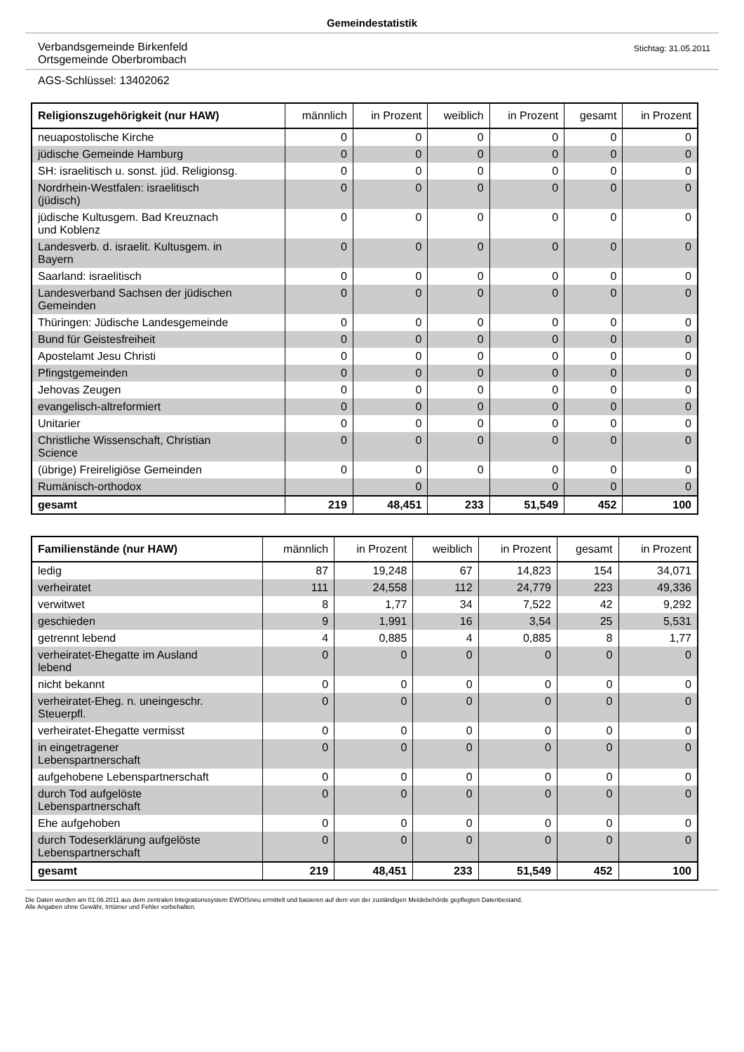Gemeindestatistik
Verbandsgemeinde Birkenfeld
Ortsgemeinde Oberbrombach
Stichtag: 31.05.2011
AGS-Schlüssel: 13402062
| Religionszugehörigkeit (nur HAW) | männlich | in Prozent | weiblich | in Prozent | gesamt | in Prozent |
| --- | --- | --- | --- | --- | --- | --- |
| neuapostolische Kirche | 0 | 0 | 0 | 0 | 0 | 0 |
| jüdische Gemeinde Hamburg | 0 | 0 | 0 | 0 | 0 | 0 |
| SH: israelitisch u. sonst. jüd. Religionsg. | 0 | 0 | 0 | 0 | 0 | 0 |
| Nordrhein-Westfalen: israelitisch (jüdisch) | 0 | 0 | 0 | 0 | 0 | 0 |
| jüdische Kultusgem. Bad Kreuznach und Koblenz | 0 | 0 | 0 | 0 | 0 | 0 |
| Landesverb. d. israelit. Kultusgem. in Bayern | 0 | 0 | 0 | 0 | 0 | 0 |
| Saarland: israelitisch | 0 | 0 | 0 | 0 | 0 | 0 |
| Landesverband Sachsen der jüdischen Gemeinden | 0 | 0 | 0 | 0 | 0 | 0 |
| Thüringen: Jüdische Landesgemeinde | 0 | 0 | 0 | 0 | 0 | 0 |
| Bund für Geistesfreiheit | 0 | 0 | 0 | 0 | 0 | 0 |
| Apostelamt Jesu Christi | 0 | 0 | 0 | 0 | 0 | 0 |
| Pfingstgemeinden | 0 | 0 | 0 | 0 | 0 | 0 |
| Jehovas Zeugen | 0 | 0 | 0 | 0 | 0 | 0 |
| evangelisch-altreformiert | 0 | 0 | 0 | 0 | 0 | 0 |
| Unitarier | 0 | 0 | 0 | 0 | 0 | 0 |
| Christliche Wissenschaft, Christian Science | 0 | 0 | 0 | 0 | 0 | 0 |
| (übrige) Freireligiöse Gemeinden | 0 | 0 | 0 | 0 | 0 | 0 |
| Rumänisch-orthodox | | 0 | | 0 | 0 | 0 |
| gesamt | 219 | 48,451 | 233 | 51,549 | 452 | 100 |
| Familienstände (nur HAW) | männlich | in Prozent | weiblich | in Prozent | gesamt | in Prozent |
| --- | --- | --- | --- | --- | --- | --- |
| ledig | 87 | 19,248 | 67 | 14,823 | 154 | 34,071 |
| verheiratet | 111 | 24,558 | 112 | 24,779 | 223 | 49,336 |
| verwitwet | 8 | 1,77 | 34 | 7,522 | 42 | 9,292 |
| geschieden | 9 | 1,991 | 16 | 3,54 | 25 | 5,531 |
| getrennt lebend | 4 | 0,885 | 4 | 0,885 | 8 | 1,77 |
| verheiratet-Ehegatte im Ausland lebend | 0 | 0 | 0 | 0 | 0 | 0 |
| nicht bekannt | 0 | 0 | 0 | 0 | 0 | 0 |
| verheiratet-Eheg. n. uneingeschr. Steuerpfl. | 0 | 0 | 0 | 0 | 0 | 0 |
| verheiratet-Ehegatte vermisst | 0 | 0 | 0 | 0 | 0 | 0 |
| in eingetragener Lebenspartnerschaft | 0 | 0 | 0 | 0 | 0 | 0 |
| aufgehobene Lebenspartnerschaft | 0 | 0 | 0 | 0 | 0 | 0 |
| durch Tod aufgelöste Lebenspartnerschaft | 0 | 0 | 0 | 0 | 0 | 0 |
| Ehe aufgehoben | 0 | 0 | 0 | 0 | 0 | 0 |
| durch Todeserklärung aufgelöste Lebenspartnerschaft | 0 | 0 | 0 | 0 | 0 | 0 |
| gesamt | 219 | 48,451 | 233 | 51,549 | 452 | 100 |
Die Daten wurden am 01.06.2011 aus dem zentralen Integrationssystem EWOISneu ermittelt und basieren auf dem von der zuständigen Meldebehörde gepflegten Datenbestand.
Alle Angaben ohne Gewähr, Irrtümer und Fehler vorbehalten.